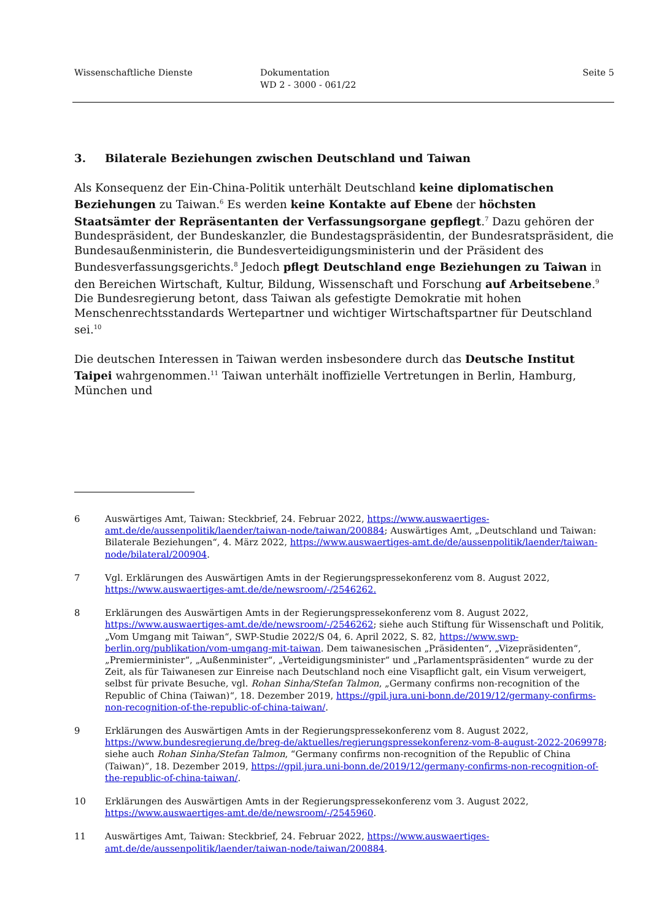Wissenschaftliche Dienste Dokumentation
WD 2 - 3000 - 061/22
Seite 5
3. Bilaterale Beziehungen zwischen Deutschland und Taiwan
Als Konsequenz der Ein-China-Politik unterhält Deutschland keine diplomatischen Beziehungen zu Taiwan.<sup>6</sup> Es werden keine Kontakte auf Ebene der höchsten Staatsämter der Repräsentanten der Verfassungsorgane gepflegt.<sup>7</sup> Dazu gehören der Bundespräsident, der Bundeskanzler, die Bundestagspräsidentin, der Bundesratspräsident, die Bundesaußenministerin, die Bundesverteidigungsministerin und der Präsident des Bundesverfassungsgerichts.<sup>8</sup> Jedoch pflegt Deutschland enge Beziehungen zu Taiwan in den Bereichen Wirtschaft, Kultur, Bildung, Wissenschaft und Forschung auf Arbeitsebene.<sup>9</sup> Die Bundesregierung betont, dass Taiwan als gefestigte Demokratie mit hohen Menschenrechtsstandards Wertepartner und wichtiger Wirtschaftspartner für Deutschland sei.<sup>10</sup>
Die deutschen Interessen in Taiwan werden insbesondere durch das Deutsche Institut Taipei wahrgenommen.<sup>11</sup> Taiwan unterhält inoffizielle Vertretungen in Berlin, Hamburg, München und
6 Auswärtiges Amt, Taiwan: Steckbrief, 24. Februar 2022, https://www.auswaertiges-amt.de/de/aussenpolitik/laender/taiwan-node/taiwan/200884; Auswärtiges Amt, „Deutschland und Taiwan: Bilaterale Beziehungen“, 4. März 2022, https://www.auswaertiges-amt.de/de/aussenpolitik/laender/taiwan-node/bilateral/200904.
7 Vgl. Erklärungen des Auswärtigen Amts in der Regierungspressekonferenz vom 8. August 2022, https://www.auswaertiges-amt.de/de/newsroom/-/2546262.
8 Erklärungen des Auswärtigen Amts in der Regierungspressekonferenz vom 8. August 2022, https://www.auswaertiges-amt.de/de/newsroom/-/2546262; siehe auch Stiftung für Wissenschaft und Politik, „Vom Umgang mit Taiwan“, SWP-Studie 2022/S 04, 6. April 2022, S. 82, https://www.swp-berlin.org/publikation/vom-umgang-mit-taiwan. Dem taiwanesischen „Präsidenten“, „Vizepräsidenten“, „Premierminister“, „Außenminister“, „Verteidigungsminister“ und „Parlamentspräsidenten“ wurde zu der Zeit, als für Taiwanesen zur Einreise nach Deutschland noch eine Visapflicht galt, ein Visum verweigert, selbst für private Besuche, vgl. Rohan Sinha/Stefan Talmon, „Germany confirms non-recognition of the Republic of China (Taiwan)“, 18. Dezember 2019, https://gpil.jura.uni-bonn.de/2019/12/germany-confirms-non-recognition-of-the-republic-of-china-taiwan/.
9 Erklärungen des Auswärtigen Amts in der Regierungspressekonferenz vom 8. August 2022, https://www.bundesregierung.de/breg-de/aktuelles/regierungspressekonferenz-vom-8-august-2022-2069978; siehe auch Rohan Sinha/Stefan Talmon, “Germany confirms non-recognition of the Republic of China (Taiwan)”, 18. Dezember 2019, https://gpil.jura.uni-bonn.de/2019/12/germany-confirms-non-recognition-of-the-republic-of-china-taiwan/.
10 Erklärungen des Auswärtigen Amts in der Regierungspressekonferenz vom 3. August 2022, https://www.auswaertiges-amt.de/de/newsroom/-/2545960.
11 Auswärtiges Amt, Taiwan: Steckbrief, 24. Februar 2022, https://www.auswaertiges-amt.de/de/aussenpolitik/laender/taiwan-node/taiwan/200884.